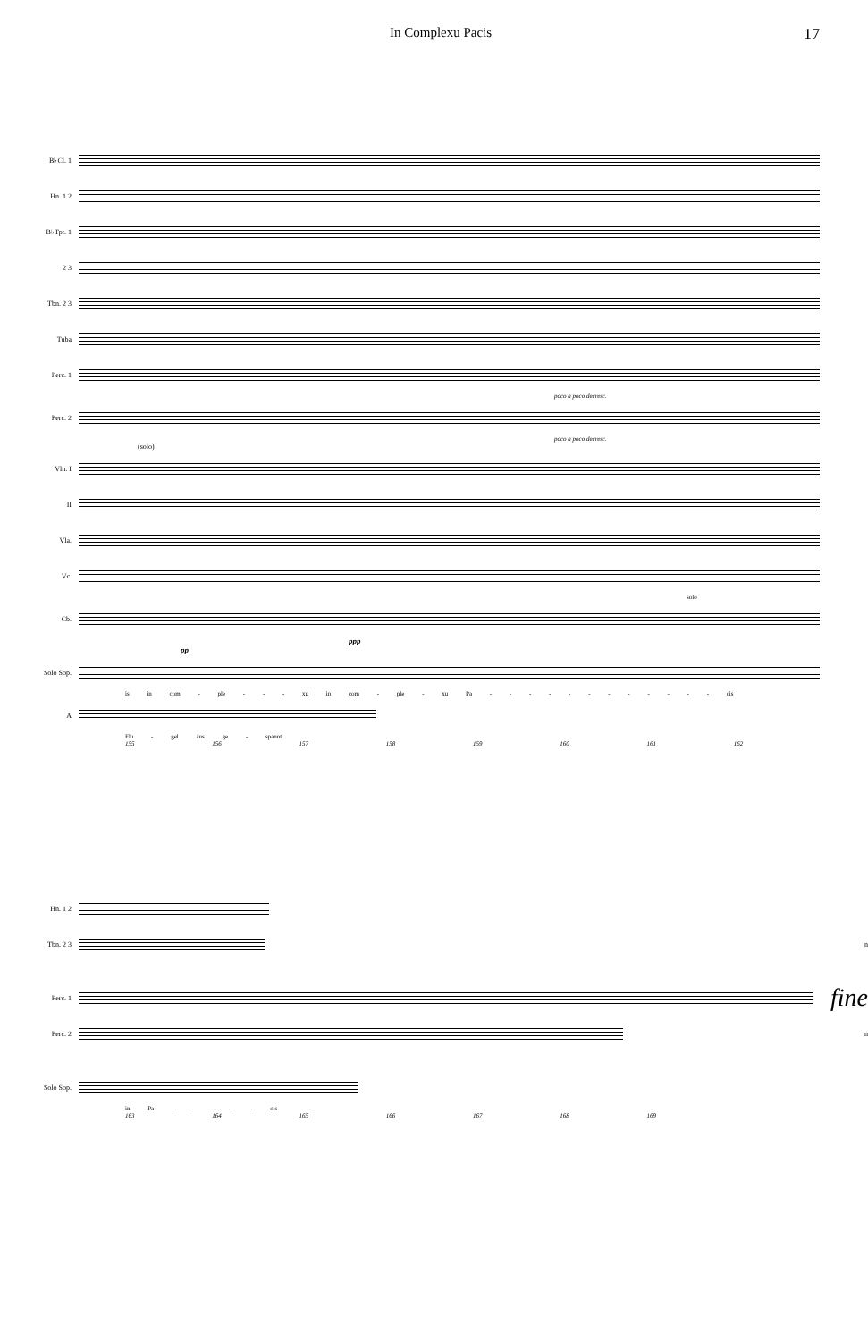In Complexu Pacis 17
B♭Cl. 1
Hn. 1 2
B♭Tpt. 1
2 3
Tbn. 2 3
Tuba
Perc. 1
poco a poco decresc.
Perc. 2
poco a poco decresc.
(solo)
Vln. I
II
Vla.
Vc.
solo
Cb.
ppp
pp
Solo Sop.
is in com - ple - - - xu in com - ple - xu Pa - - - - - - - - - - - - cis
A
Flu - gel aus ge - spannt
155 156 157 158 159 160 161 162
Hn. 1 2
Tbn. 2 3 n
Perc. 1
fine
Perc. 2 n
Solo Sop.
in Pa - - - - - cis
163 164 165 166 167 168 169